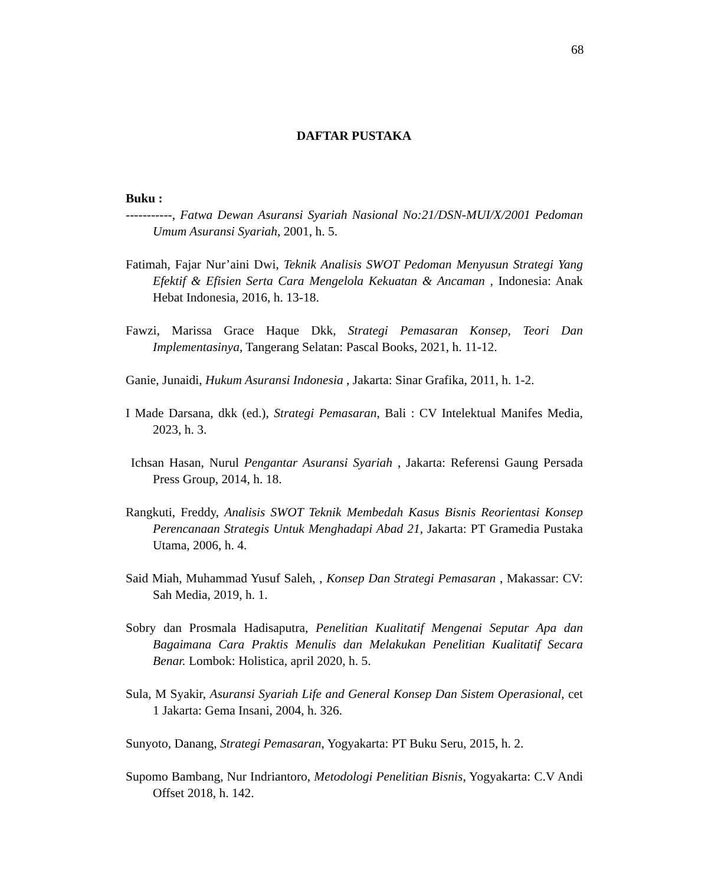68
DAFTAR PUSTAKA
Buku :
-----------, Fatwa Dewan Asuransi Syariah Nasional No:21/DSN-MUI/X/2001 Pedoman Umum Asuransi Syariah, 2001, h. 5.
Fatimah, Fajar Nur’aini Dwi, Teknik Analisis SWOT Pedoman Menyusun Strategi Yang Efektif & Efisien Serta Cara Mengelola Kekuatan & Ancaman , Indonesia: Anak Hebat Indonesia, 2016, h. 13-18.
Fawzi, Marissa Grace Haque Dkk, Strategi Pemasaran Konsep, Teori Dan Implementasinya, Tangerang Selatan: Pascal Books, 2021, h. 11-12.
Ganie, Junaidi, Hukum Asuransi Indonesia , Jakarta: Sinar Grafika, 2011, h. 1-2.
I Made Darsana, dkk (ed.), Strategi Pemasaran, Bali : CV Intelektual Manifes Media, 2023, h. 3.
Ichsan Hasan, Nurul Pengantar Asuransi Syariah , Jakarta: Referensi Gaung Persada Press Group, 2014, h. 18.
Rangkuti, Freddy, Analisis SWOT Teknik Membedah Kasus Bisnis Reorientasi Konsep Perencanaan Strategis Untuk Menghadapi Abad 21, Jakarta: PT Gramedia Pustaka Utama, 2006, h. 4.
Said Miah, Muhammad Yusuf Saleh, , Konsep Dan Strategi Pemasaran , Makassar: CV: Sah Media, 2019, h. 1.
Sobry dan Prosmala Hadisaputra, Penelitian Kualitatif Mengenai Seputar Apa dan Bagaimana Cara Praktis Menulis dan Melakukan Penelitian Kualitatif Secara Benar. Lombok: Holistica, april 2020, h. 5.
Sula, M Syakir, Asuransi Syariah Life and General Konsep Dan Sistem Operasional, cet 1 Jakarta: Gema Insani, 2004, h. 326.
Sunyoto, Danang, Strategi Pemasaran, Yogyakarta: PT Buku Seru, 2015, h. 2.
Supomo Bambang, Nur Indriantoro, Metodologi Penelitian Bisnis, Yogyakarta: C.V Andi Offset 2018, h. 142.